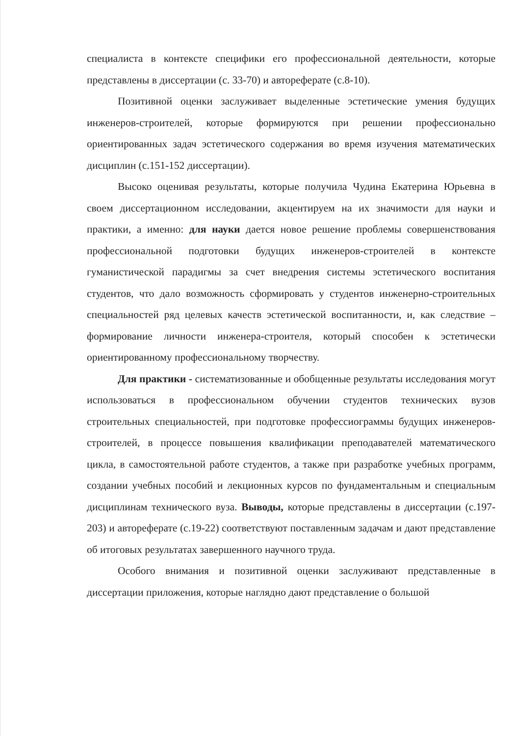специалиста в контексте специфики его профессиональной деятельности, которые представлены в диссертации (с. 33-70) и автореферате (с.8-10).
Позитивной оценки заслуживает выделенные эстетические умения будущих инженеров-строителей, которые формируются при решении профессионально ориентированных задач эстетического содержания во время изучения математических дисциплин (с.151-152 диссертации).
Высоко оценивая результаты, которые получила Чудина Екатерина Юрьевна в своем диссертационном исследовании, акцентируем на их значимости для науки и практики, а именно: для науки дается новое решение проблемы совершенствования профессиональной подготовки будущих инженеров-строителей в контексте гуманистической парадигмы за счет внедрения системы эстетического воспитания студентов, что дало возможность сформировать у студентов инженерно-строительных специальностей ряд целевых качеств эстетической воспитанности, и, как следствие – формирование личности инженера-строителя, который способен к эстетически ориентированному профессиональному творчеству.
Для практики - систематизованные и обобщенные результаты исследования могут использоваться в профессиональном обучении студентов технических вузов строительных специальностей, при подготовке профессиограммы будущих инженеров-строителей, в процессе повышения квалификации преподавателей математического цикла, в самостоятельной работе студентов, а также при разработке учебных программ, создании учебных пособий и лекционных курсов по фундаментальным и специальным дисциплинам технического вуза. Выводы, которые представлены в диссертации (с.197-203) и автореферате (с.19-22) соответствуют поставленным задачам и дают представление об итоговых результатах завершенного научного труда.
Особого внимания и позитивной оценки заслуживают представленные в диссертации приложения, которые наглядно дают представление о большой